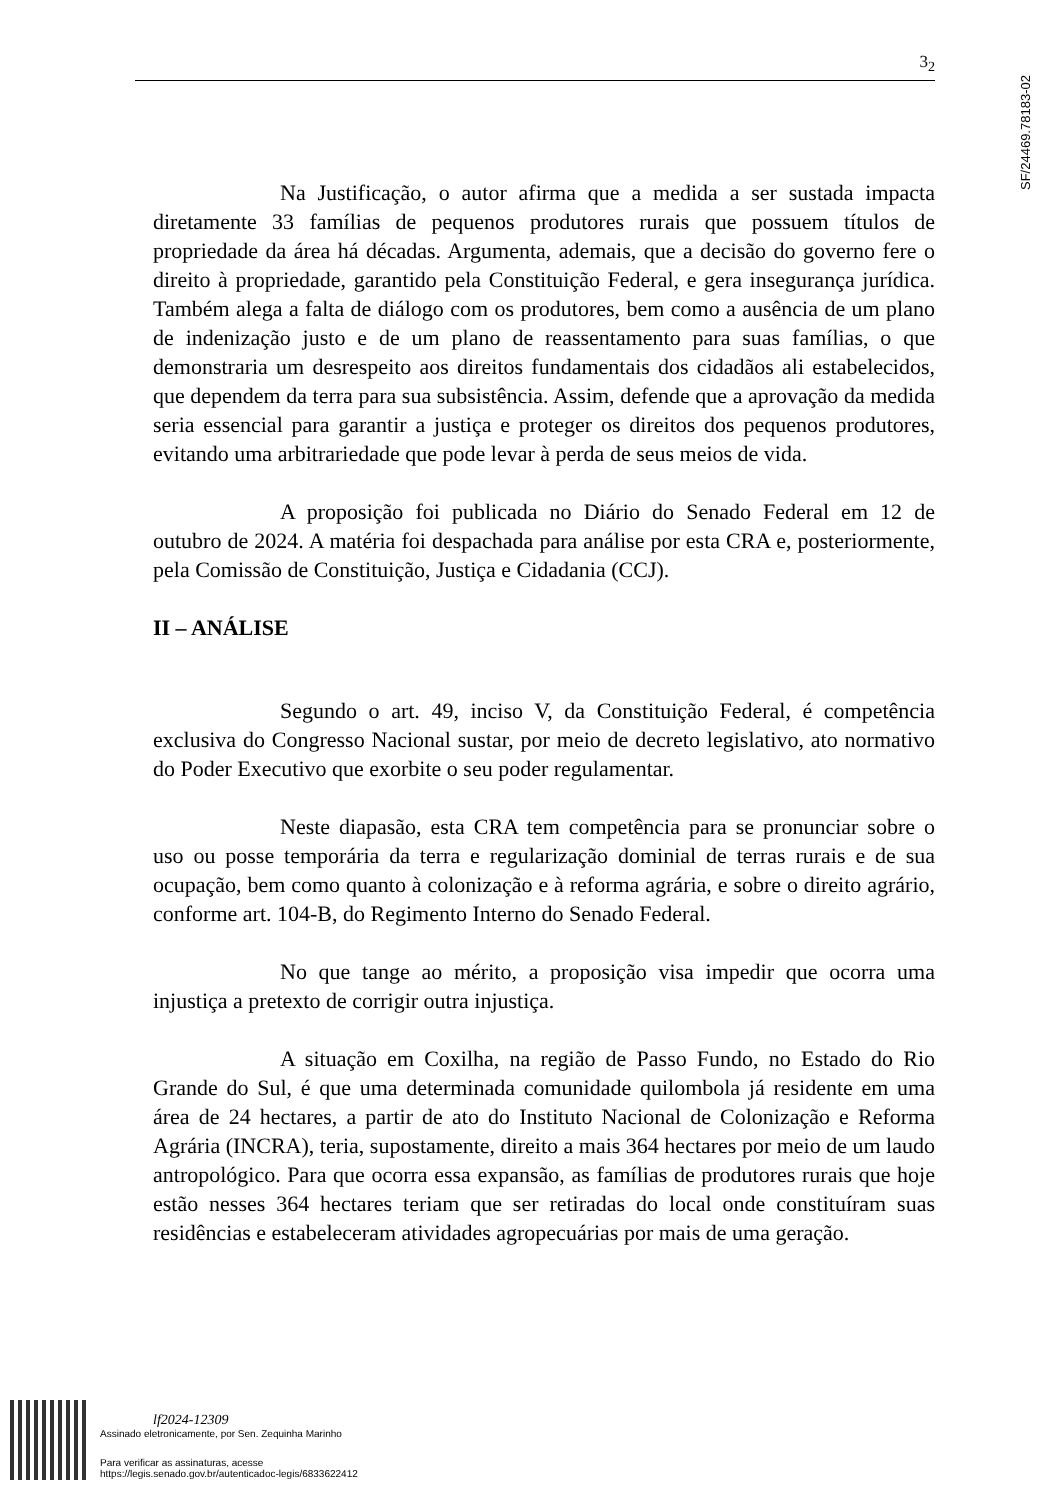3<sub>2</sub>
SF/24469.78183-02
Na Justificação, o autor afirma que a medida a ser sustada impacta diretamente 33 famílias de pequenos produtores rurais que possuem títulos de propriedade da área há décadas. Argumenta, ademais, que a decisão do governo fere o direito à propriedade, garantido pela Constituição Federal, e gera insegurança jurídica. Também alega a falta de diálogo com os produtores, bem como a ausência de um plano de indenização justo e de um plano de reassentamento para suas famílias, o que demonstraria um desrespeito aos direitos fundamentais dos cidadãos ali estabelecidos, que dependem da terra para sua subsistência. Assim, defende que a aprovação da medida seria essencial para garantir a justiça e proteger os direitos dos pequenos produtores, evitando uma arbitrariedade que pode levar à perda de seus meios de vida.
A proposição foi publicada no Diário do Senado Federal em 12 de outubro de 2024. A matéria foi despachada para análise por esta CRA e, posteriormente, pela Comissão de Constituição, Justiça e Cidadania (CCJ).
II – ANÁLISE
Segundo o art. 49, inciso V, da Constituição Federal, é competência exclusiva do Congresso Nacional sustar, por meio de decreto legislativo, ato normativo do Poder Executivo que exorbite o seu poder regulamentar.
Neste diapasão, esta CRA tem competência para se pronunciar sobre o uso ou posse temporária da terra e regularização dominial de terras rurais e de sua ocupação, bem como quanto à colonização e à reforma agrária, e sobre o direito agrário, conforme art. 104-B, do Regimento Interno do Senado Federal.
No que tange ao mérito, a proposição visa impedir que ocorra uma injustiça a pretexto de corrigir outra injustiça.
A situação em Coxilha, na região de Passo Fundo, no Estado do Rio Grande do Sul, é que uma determinada comunidade quilombola já residente em uma área de 24 hectares, a partir de ato do Instituto Nacional de Colonização e Reforma Agrária (INCRA), teria, supostamente, direito a mais 364 hectares por meio de um laudo antropológico. Para que ocorra essa expansão, as famílias de produtores rurais que hoje estão nesses 364 hectares teriam que ser retiradas do local onde constituíram suas residências e estabeleceram atividades agropecuárias por mais de uma geração.
lf2024-12309
Assinado eletronicamente, por Sen. Zequinha Marinho
Para verificar as assinaturas, acesse https://legis.senado.gov.br/autenticadoc-legis/6833622412